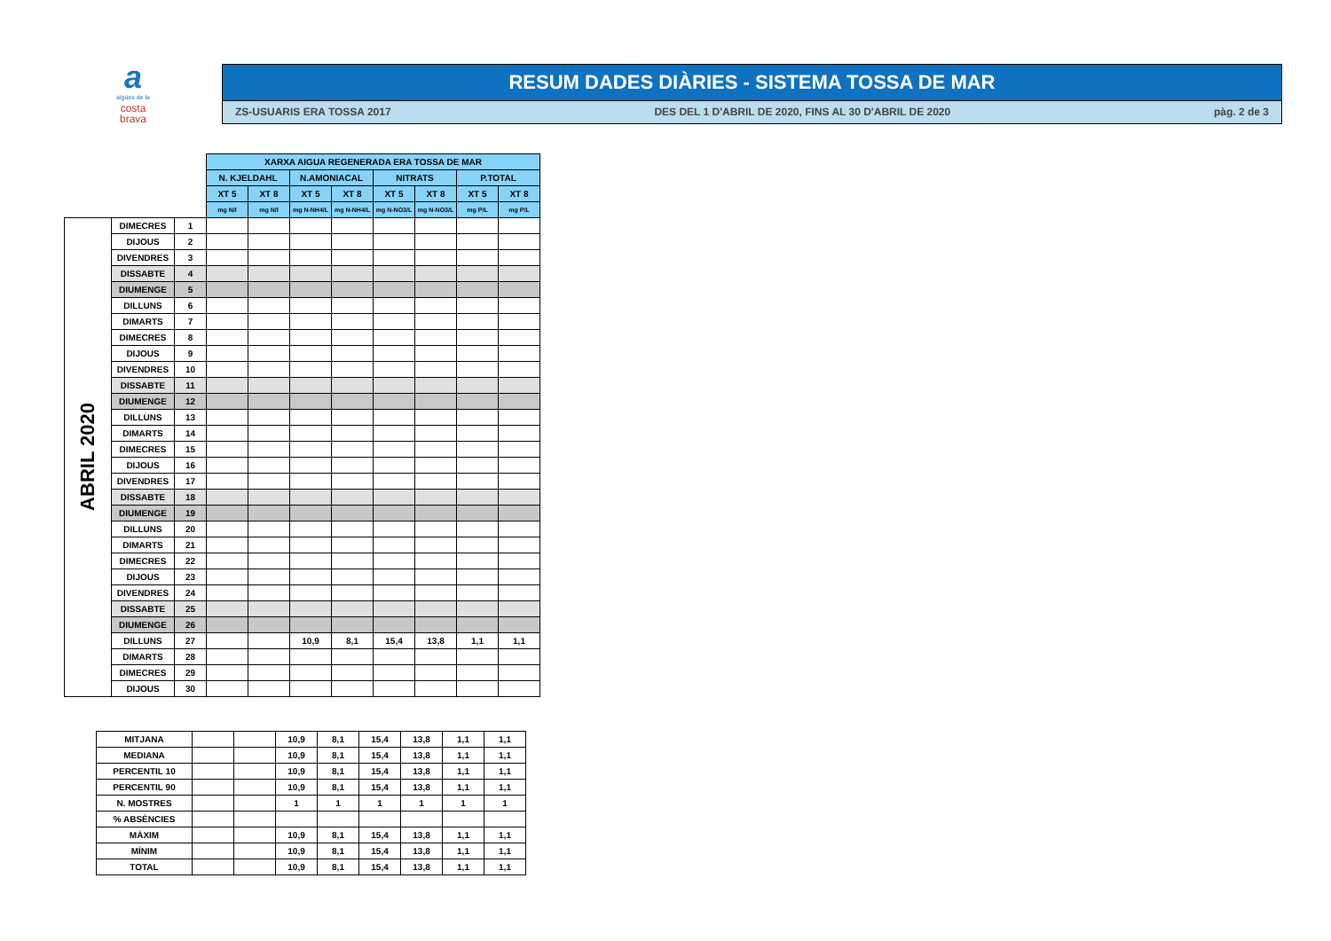a
aigües de la
costa
brava
RESUM DADES DIÀRIES - SISTEMA TOSSA DE MAR
ZS-USUARIS ERA TOSSA 2017 DES DEL 1 D'ABRIL DE 2020, FINS AL 30 D'ABRIL DE 2020 pàg. 2 de 3
| | | | XARXA AIGUA REGENERADA ERA TOSSA DE MAR | | | | | | | |
| | | | N. KJELDAHL | | N.AMONIACAL | | NITRATS | | P.TOTAL | |
| | | | XT 5 | XT 8 | XT 5 | XT 8 | XT 5 | XT 8 | XT 5 | XT 8 |
| | | | mg N/l | mg N/l | mg N-NH4/L | mg N-NH4/L | mg N-NO3/L | mg N-NO3/L | mg P/L | mg P/L |
| ABRIL 2020 | DIMECRES | 1 | | | | | | | | |
| | DIJOUS | 2 | | | | | | | | |
| | DIVENDRES | 3 | | | | | | | | |
| | DISSABTE | 4 | | | | | | | | |
| | DIUMENGE | 5 | | | | | | | | |
| | DILLUNS | 6 | | | | | | | | |
| | DIMARTS | 7 | | | | | | | | |
| | DIMECRES | 8 | | | | | | | | |
| | DIJOUS | 9 | | | | | | | | |
| | DIVENDRES | 10 | | | | | | | | |
| | DISSABTE | 11 | | | | | | | | |
| | DIUMENGE | 12 | | | | | | | | |
| | DILLUNS | 13 | | | | | | | | |
| | DIMARTS | 14 | | | | | | | | |
| | DIMECRES | 15 | | | | | | | | |
| | DIJOUS | 16 | | | | | | | | |
| | DIVENDRES | 17 | | | | | | | | |
| | DISSABTE | 18 | | | | | | | | |
| | DIUMENGE | 19 | | | | | | | | |
| | DILLUNS | 20 | | | | | | | | |
| | DIMARTS | 21 | | | | | | | | |
| | DIMECRES | 22 | | | | | | | | |
| | DIJOUS | 23 | | | | | | | | |
| | DIVENDRES | 24 | | | | | | | | |
| | DISSABTE | 25 | | | | | | | | |
| | DIUMENGE | 26 | | | | | | | | |
| | DILLUNS | 27 | | | 10,9 | 8,1 | 15,4 | 13,8 | 1,1 | 1,1 |
| | DIMARTS | 28 | | | | | | | | |
| | DIMECRES | 29 | | | | | | | | |
| | DIJOUS | 30 | | | | | | | | |
| MITJANA | | | 10,9 | 8,1 | 15,4 | 13,8 | 1,1 | 1,1 |
| MEDIANA | | | 10,9 | 8,1 | 15,4 | 13,8 | 1,1 | 1,1 |
| PERCENTIL 10 | | | 10,9 | 8,1 | 15,4 | 13,8 | 1,1 | 1,1 |
| PERCENTIL 90 | | | 10,9 | 8,1 | 15,4 | 13,8 | 1,1 | 1,1 |
| N. MOSTRES | | | 1 | 1 | 1 | 1 | 1 | 1 |
| % ABSÈNCIES | | | | | | | | |
| MÀXIM | | | 10,9 | 8,1 | 15,4 | 13,8 | 1,1 | 1,1 |
| MÍNIM | | | 10,9 | 8,1 | 15,4 | 13,8 | 1,1 | 1,1 |
| TOTAL | | | 10,9 | 8,1 | 15,4 | 13,8 | 1,1 | 1,1 |